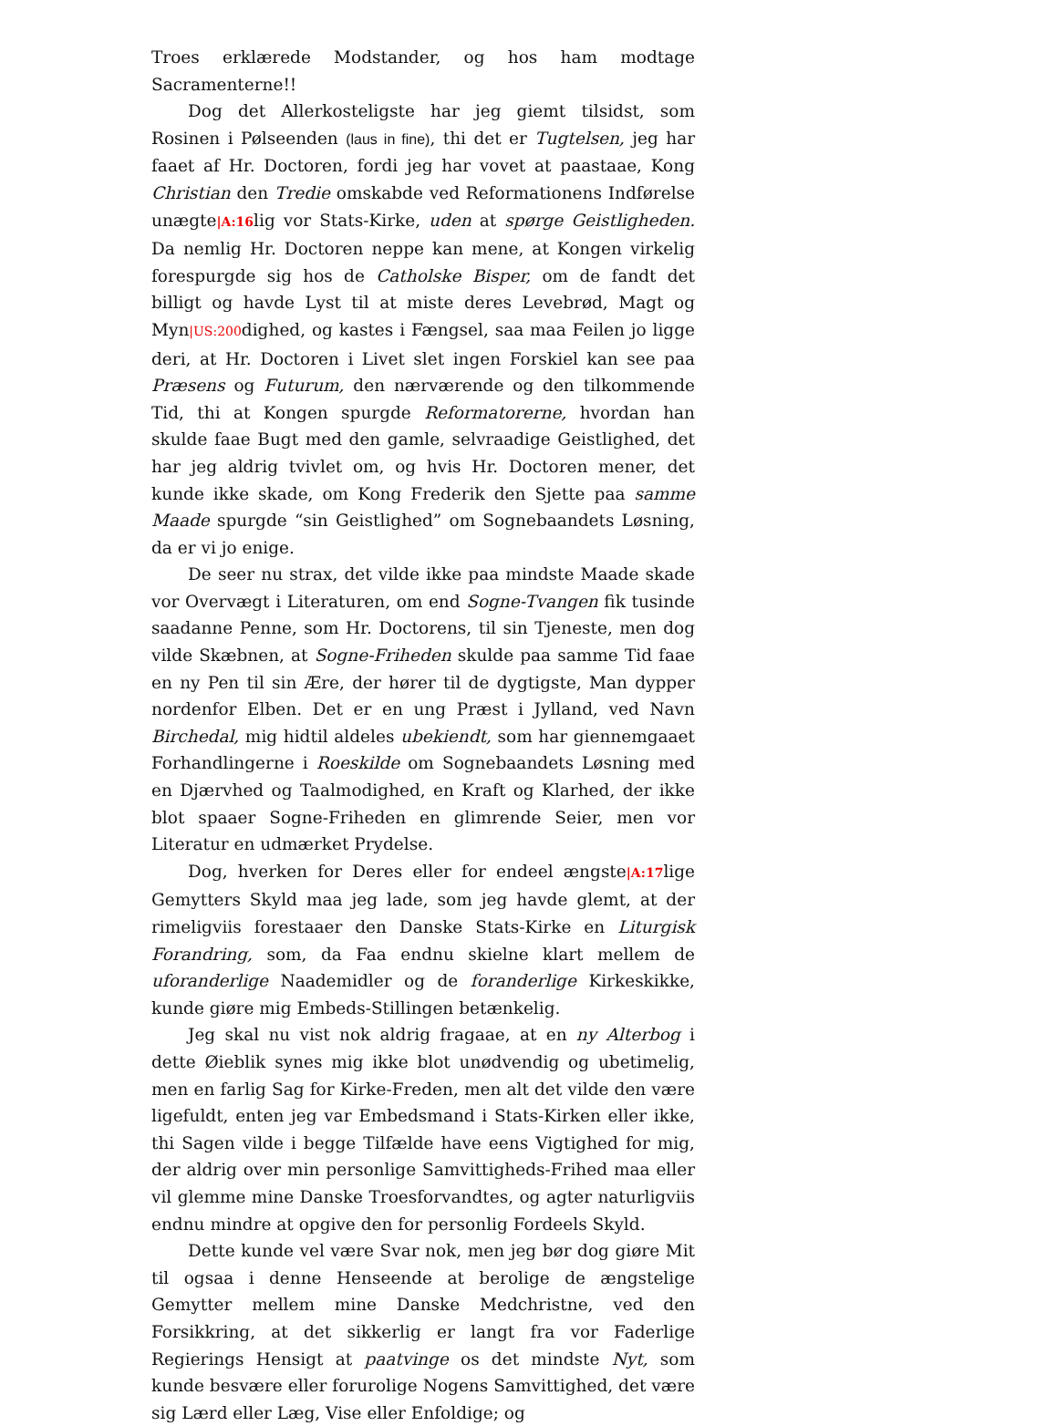Troes erklærede Modstander, og hos ham modtage Sacramenterne!!
Dog det Allerkosteligste har jeg giemt tilsidst, som Rosinen i Pølseenden (laus in fine), thi det er Tugtelsen, jeg har faaet af Hr. Doctoren, fordi jeg har vovet at paastaae, Kong Christian den Tredie omskabde ved Reformationens Indførelse unægte|A:16lig vor Stats-Kirke, uden at spørge Geistligheden. Da nemlig Hr. Doctoren neppe kan mene, at Kongen virkelig forespurgde sig hos de Catholske Bisper, om de fandt det billigt og havde Lyst til at miste deres Levebrød, Magt og Myn|US:200dighed, og kastes i Fængsel, saa maa Feilen jo ligge deri, at Hr. Doctoren i Livet slet ingen Forskiel kan see paa Præsens og Futurum, den nærværende og den tilkommende Tid, thi at Kongen spurgde Reformatorerne, hvordan han skulde faae Bugt med den gamle, selvraadige Geistlighed, det har jeg aldrig tvivlet om, og hvis Hr. Doctoren mener, det kunde ikke skade, om Kong Frederik den Sjette paa samme Maade spurgde “sin Geistlighed” om Sognebaandets Løsning, da er vi jo enige.
De seer nu strax, det vilde ikke paa mindste Maade skade vor Overvægt i Literaturen, om end Sogne-Tvangen fik tusinde saadanne Penne, som Hr. Doctorens, til sin Tjeneste, men dog vilde Skæbnen, at Sogne-Friheden skulde paa samme Tid faae en ny Pen til sin Ære, der hører til de dygtigste, Man dypper nordenfor Elben. Det er en ung Præst i Jylland, ved Navn Birchedal, mig hidtil aldeles ubekiendt, som har giennemgaaet Forhandlingerne i Roeskilde om Sognebaandets Løsning med en Djærvhed og Taalmodighed, en Kraft og Klarhed, der ikke blot spaaer Sogne-Friheden en glimrende Seier, men vor Literatur en udmærket Prydelse.
Dog, hverken for Deres eller for endeel ængste|A:17lige Gemytters Skyld maa jeg lade, som jeg havde glemt, at der rimeligviis forestaaer den Danske Stats-Kirke en Liturgisk Forandring, som, da Faa endnu skielne klart mellem de uforanderlige Naademidler og de foranderlige Kirkeskikke, kunde giøre mig Embeds-Stillingen betænkelig.
Jeg skal nu vist nok aldrig fragaae, at en ny Alterbog i dette Øieblik synes mig ikke blot unødvendig og ubetimelig, men en farlig Sag for Kirke-Freden, men alt det vilde den være ligefuldt, enten jeg var Embedsmand i Stats-Kirken eller ikke, thi Sagen vilde i begge Tilfælde have eens Vigtighed for mig, der aldrig over min personlige Samvittigheds-Frihed maa eller vil glemme mine Danske Troesforvandtes, og agter naturligviis endnu mindre at opgive den for personlig Fordeels Skyld.
Dette kunde vel være Svar nok, men jeg bør dog giøre Mit til ogsaa i denne Henseende at berolige de ængstelige Gemytter mellem mine Danske Medchristne, ved den Forsikkring, at det sikkerlig er langt fra vor Faderlige Regierings Hensigt at paatvinge os det mindste Nyt, som kunde besvære eller forurolige Nogens Samvittighed, det være sig Lærd eller Læg, Vise eller Enfoldige; og